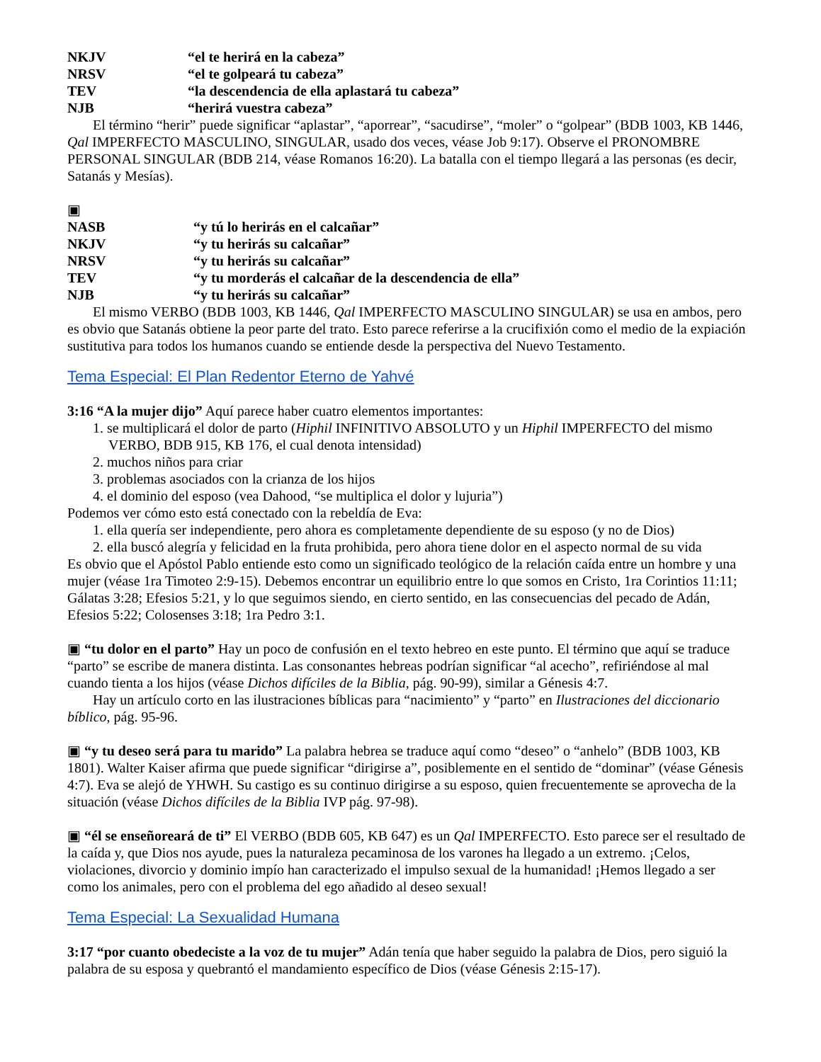NKJV “el te herirá en la cabeza”
NRSV “el te golpeará tu cabeza”
TEV “la descendencia de ella aplastará tu cabeza”
NJB “herirá vuestra cabeza”
El término “herir” puede significar “aplastar”, “aporrear”, “sacudirse”, “moler” o “golpear” (BDB 1003, KB 1446, Qal IMPERFECTO MASCULINO, SINGULAR, usado dos veces, véase Job 9:17). Observe el PRONOMBRE PERSONAL SINGULAR (BDB 214, véase Romanos 16:20). La batalla con el tiempo llegará a las personas (es decir, Satanás y Mesías).
▣
NASB “y tú lo herirás en el calcañar”
NKJV “y tu herirás su calcañar”
NRSV “y tu herirás su calcañar”
TEV “y tu morderás el calcañar de la descendencia de ella”
NJB “y tu herirás su calcañar”
El mismo VERBO (BDB 1003, KB 1446, Qal IMPERFECTO MASCULINO SINGULAR) se usa en ambos, pero es obvio que Satanás obtiene la peor parte del trato. Esto parece referirse a la crucifixión como el medio de la expiación sustitutiva para todos los humanos cuando se entiende desde la perspectiva del Nuevo Testamento.
Tema Especial: El Plan Redentor Eterno de Yahvé
3:16 “A la mujer dijo” Aquí parece haber cuatro elementos importantes:
1. se multiplicará el dolor de parto (Hiphil INFINITIVO ABSOLUTO y un Hiphil IMPERFECTO del mismo VERBO, BDB 915, KB 176, el cual denota intensidad)
2. muchos niños para criar
3. problemas asociados con la crianza de los hijos
4. el dominio del esposo (vea Dahood, “se multiplica el dolor y lujuria”)
Podemos ver cómo esto está conectado con la rebeldía de Eva:
1. ella quería ser independiente, pero ahora es completamente dependiente de su esposo (y no de Dios)
2. ella buscó alegría y felicidad en la fruta prohibida, pero ahora tiene dolor en el aspecto normal de su vida
Es obvio que el Apóstol Pablo entiende esto como un significado teológico de la relación caída entre un hombre y una mujer (véase 1ra Timoteo 2:9-15). Debemos encontrar un equilibrio entre lo que somos en Cristo, 1ra Corintios 11:11; Gálatas 3:28; Efesios 5:21, y lo que seguimos siendo, en cierto sentido, en las consecuencias del pecado de Adán, Efesios 5:22; Colosenses 3:18; 1ra Pedro 3:1.
▣ “tu dolor en el parto” Hay un poco de confusión en el texto hebreo en este punto. El término que aquí se traduce “parto” se escribe de manera distinta. Las consonantes hebreas podrían significar “al acecho”, refiriéndose al mal cuando tienta a los hijos (véase Dichos difíciles de la Biblia, pág. 90-99), similar a Génesis 4:7.
Hay un artículo corto en las ilustraciones bíblicas para “nacimiento” y “parto” en Ilustraciones del diccionario bíblico, pág. 95-96.
▣ “y tu deseo será para tu marido” La palabra hebrea se traduce aquí como “deseo” o “anhelo” (BDB 1003, KB 1801). Walter Kaiser afirma que puede significar “dirigirse a”, posiblemente en el sentido de “dominar” (véase Génesis 4:7). Eva se alejó de YHWH. Su castigo es su continuo dirigirse a su esposo, quien frecuentemente se aprovecha de la situación (véase Dichos difíciles de la Biblia IVP pág. 97-98).
▣ “él se enseñoreará de ti” El VERBO (BDB 605, KB 647) es un Qal IMPERFECTO. Esto parece ser el resultado de la caída y, que Dios nos ayude, pues la naturaleza pecaminosa de los varones ha llegado a un extremo. ¡Celos, violaciones, divorcio y dominio impío han caracterizado el impulso sexual de la humanidad! ¡Hemos llegado a ser como los animales, pero con el problema del ego añadido al deseo sexual!
Tema Especial: La Sexualidad Humana
3:17 “por cuanto obedeciste a la voz de tu mujer” Adán tenía que haber seguido la palabra de Dios, pero siguió la palabra de su esposa y quebrantó el mandamiento específico de Dios (véase Génesis 2:15-17).